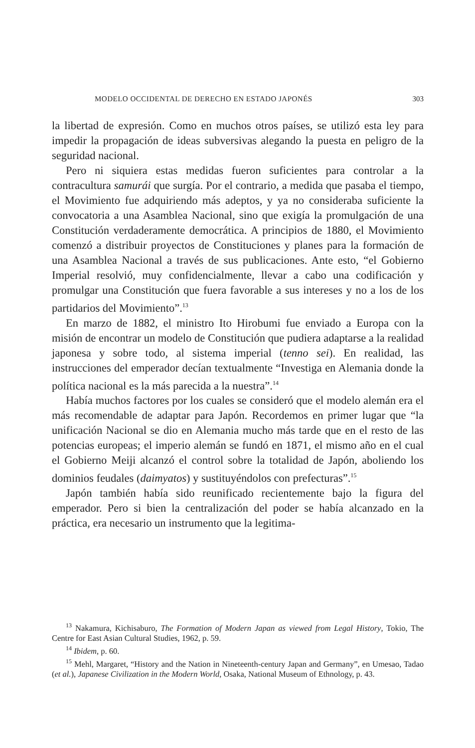MODELO OCCIDENTAL DE DERECHO EN ESTADO JAPONÉS 303
la libertad de expresión. Como en muchos otros países, se utilizó esta ley para impedir la propagación de ideas subversivas alegando la puesta en peligro de la seguridad nacional.
Pero ni siquiera estas medidas fueron suficientes para controlar a la contracultura samurái que surgía. Por el contrario, a medida que pasaba el tiempo, el Movimiento fue adquiriendo más adeptos, y ya no consideraba suficiente la convocatoria a una Asamblea Nacional, sino que exigía la promulgación de una Constitución verdaderamente democrática. A principios de 1880, el Movimiento comenzó a distribuir proyectos de Constituciones y planes para la formación de una Asamblea Nacional a través de sus publicaciones. Ante esto, “el Gobierno Imperial resolvió, muy confidencialmente, llevar a cabo una codificación y promulgar una Constitución que fuera favorable a sus intereses y no a los de los partidarios del Movimiento”.<sup>13</sup>
En marzo de 1882, el ministro Ito Hirobumi fue enviado a Europa con la misión de encontrar un modelo de Constitución que pudiera adaptarse a la realidad japonesa y sobre todo, al sistema imperial (tenno sei). En realidad, las instrucciones del emperador decían textualmente “Investiga en Alemania donde la política nacional es la más parecida a la nuestra”.<sup>14</sup>
Había muchos factores por los cuales se consideró que el modelo alemán era el más recomendable de adaptar para Japón. Recordemos en primer lugar que “la unificación Nacional se dio en Alemania mucho más tarde que en el resto de las potencias europeas; el imperio alemán se fundó en 1871, el mismo año en el cual el Gobierno Meiji alcanzó el control sobre la totalidad de Japón, aboliendo los dominios feudales (daimyatos) y sustituyéndolos con prefecturas”.<sup>15</sup>
Japón también había sido reunificado recientemente bajo la figura del emperador. Pero si bien la centralización del poder se había alcanzado en la práctica, era necesario un instrumento que la legitima-
<sup>13</sup> Nakamura, Kichisaburo, The Formation of Modern Japan as viewed from Legal History, Tokio, The Centre for East Asian Cultural Studies, 1962, p. 59.
<sup>14</sup> Ibidem, p. 60.
<sup>15</sup> Mehl, Margaret, “History and the Nation in Nineteenth-century Japan and Germany”, en Umesao, Tadao (et al.), Japanese Civilization in the Modern World, Osaka, National Museum of Ethnology, p. 43.